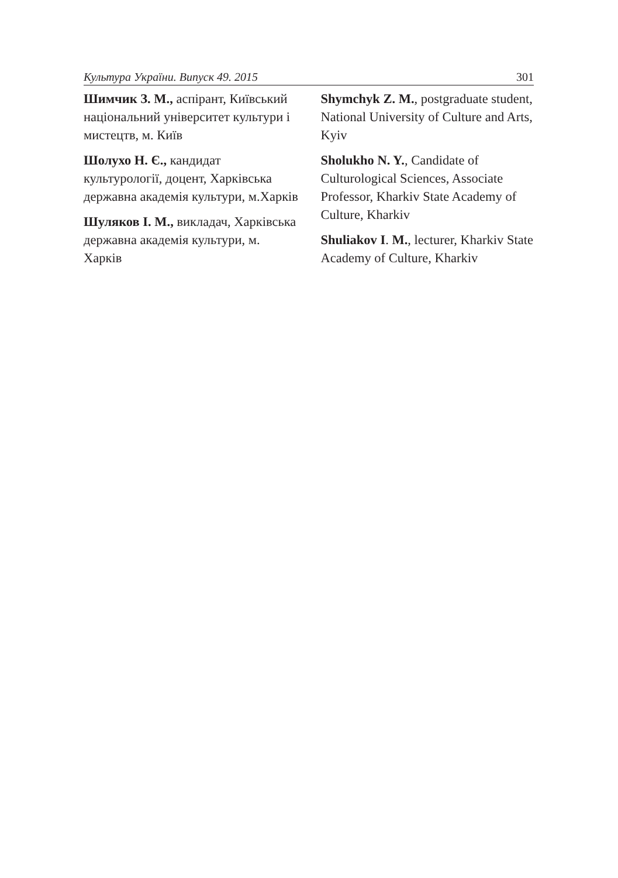Культура України. Випуск 49. 2015 301
Шимчик З. М., аспірант, Київський національний університет культури і мистецтв, м. Київ
Шолухо Н. Є., кандидат культурології, доцент, Харківська державна академія культури, м.Харків
Шуляков І. М., викладач, Харківська державна академія культури, м. Харків
Shymchyk Z. M., postgraduate student, National University of Culture and Arts, Kyiv
Sholukho N. Y., Candidate of Culturological Sciences, Associate Professor, Kharkiv State Academy of Culture, Kharkiv
Shuliakov I. M., lecturer, Kharkiv State Academy of Culture, Kharkiv